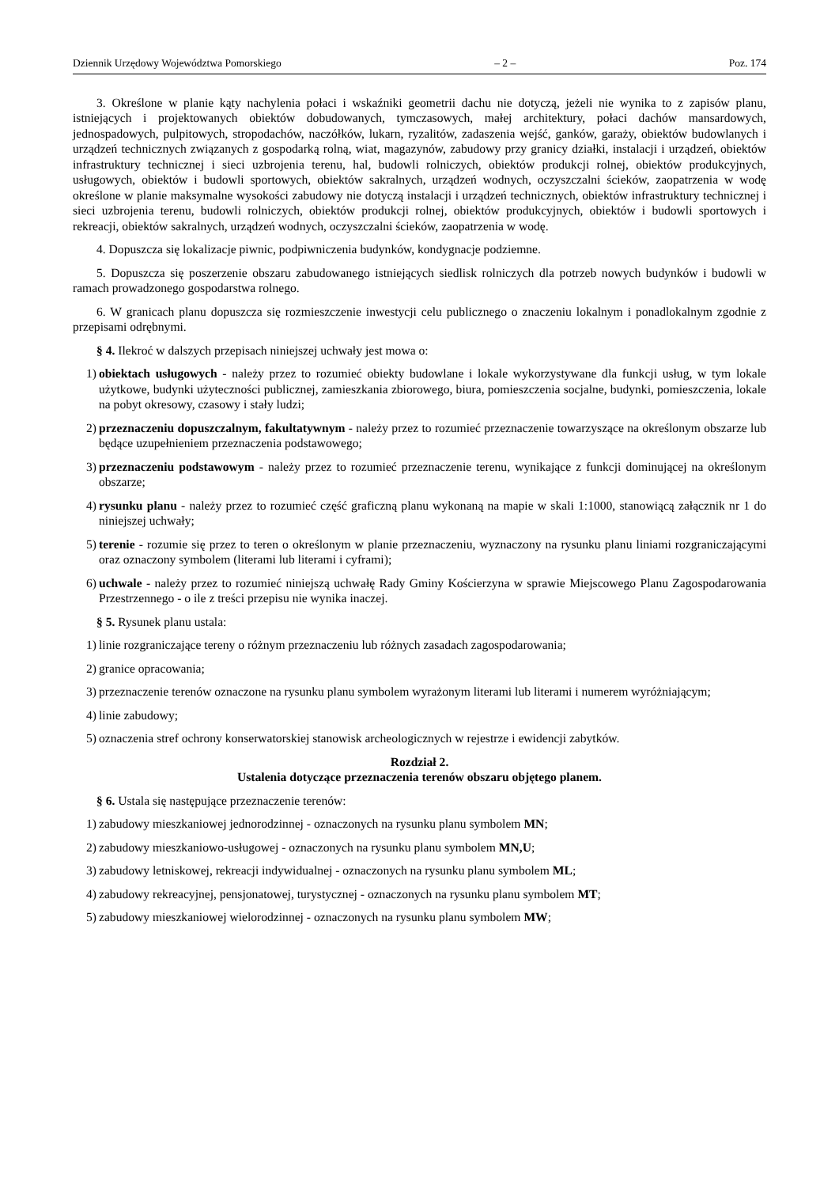Dziennik Urzędowy Województwa Pomorskiego – 2 – Poz. 174
3. Określone w planie kąty nachylenia połaci i wskaźniki geometrii dachu nie dotyczą, jeżeli nie wynika to z zapisów planu, istniejących i projektowanych obiektów dobudowanych, tymczasowych, małej architektury, połaci dachów mansardowych, jednospadowych, pulpitowych, stropodachów, naczółków, lukarn, ryzalitów, zadaszenia wejść, ganków, garaży, obiektów budowlanych i urządzeń technicznych związanych z gospodarką rolną, wiat, magazynów, zabudowy przy granicy działki, instalacji i urządzeń, obiektów infrastruktury technicznej i sieci uzbrojenia terenu, hal, budowli rolniczych, obiektów produkcji rolnej, obiektów produkcyjnych, usługowych, obiektów i budowli sportowych, obiektów sakralnych, urządzeń wodnych, oczyszczalni ścieków, zaopatrzenia w wodę określone w planie maksymalne wysokości zabudowy nie dotyczą instalacji i urządzeń technicznych, obiektów infrastruktury technicznej i sieci uzbrojenia terenu, budowli rolniczych, obiektów produkcji rolnej, obiektów produkcyjnych, obiektów i budowli sportowych i rekreacji, obiektów sakralnych, urządzeń wodnych, oczyszczalni ścieków, zaopatrzenia w wodę.
4. Dopuszcza się lokalizacje piwnic, podpiwniczenia budynków, kondygnacje podziemne.
5. Dopuszcza się poszerzenie obszaru zabudowanego istniejących siedlisk rolniczych dla potrzeb nowych budynków i budowli w ramach prowadzonego gospodarstwa rolnego.
6. W granicach planu dopuszcza się rozmieszczenie inwestycji celu publicznego o znaczeniu lokalnym i ponadlokalnym zgodnie z przepisami odrębnymi.
§ 4. Ilekroć w dalszych przepisach niniejszej uchwały jest mowa o:
1) obiektach usługowych - należy przez to rozumieć obiekty budowlane i lokale wykorzystywane dla funkcji usług, w tym lokale użytkowe, budynki użyteczności publicznej, zamieszkania zbiorowego, biura, pomieszczenia socjalne, budynki, pomieszczenia, lokale na pobyt okresowy, czasowy i stały ludzi;
2) przeznaczeniu dopuszczalnym, fakultatywnym - należy przez to rozumieć przeznaczenie towarzyszące na określonym obszarze lub będące uzupełnieniem przeznaczenia podstawowego;
3) przeznaczeniu podstawowym - należy przez to rozumieć przeznaczenie terenu, wynikające z funkcji dominującej na określonym obszarze;
4) rysunku planu - należy przez to rozumieć część graficzną planu wykonaną na mapie w skali 1:1000, stanowiącą załącznik nr 1 do niniejszej uchwały;
5) terenie - rozumie się przez to teren o określonym w planie przeznaczeniu, wyznaczony na rysunku planu liniami rozgraniczającymi oraz oznaczony symbolem (literami lub literami i cyframi);
6) uchwale - należy przez to rozumieć niniejszą uchwałę Rady Gminy Kościerzyna w sprawie Miejscowego Planu Zagospodarowania Przestrzennego - o ile z treści przepisu nie wynika inaczej.
§ 5. Rysunek planu ustala:
1) linie rozgraniczające tereny o różnym przeznaczeniu lub różnych zasadach zagospodarowania;
2) granice opracowania;
3) przeznaczenie terenów oznaczone na rysunku planu symbolem wyrażonym literami lub literami i numerem wyróżniającym;
4) linie zabudowy;
5) oznaczenia stref ochrony konserwatorskiej stanowisk archeologicznych w rejestrze i ewidencji zabytków.
Rozdział 2.
Ustalenia dotyczące przeznaczenia terenów obszaru objętego planem.
§ 6. Ustala się następujące przeznaczenie terenów:
1) zabudowy mieszkaniowej jednorodzinnej - oznaczonych na rysunku planu symbolem MN;
2) zabudowy mieszkaniowo-usługowej - oznaczonych na rysunku planu symbolem MN,U;
3) zabudowy letniskowej, rekreacji indywidualnej - oznaczonych na rysunku planu symbolem ML;
4) zabudowy rekreacyjnej, pensjonatowej, turystycznej - oznaczonych na rysunku planu symbolem MT;
5) zabudowy mieszkaniowej wielorodzinnej - oznaczonych na rysunku planu symbolem MW;